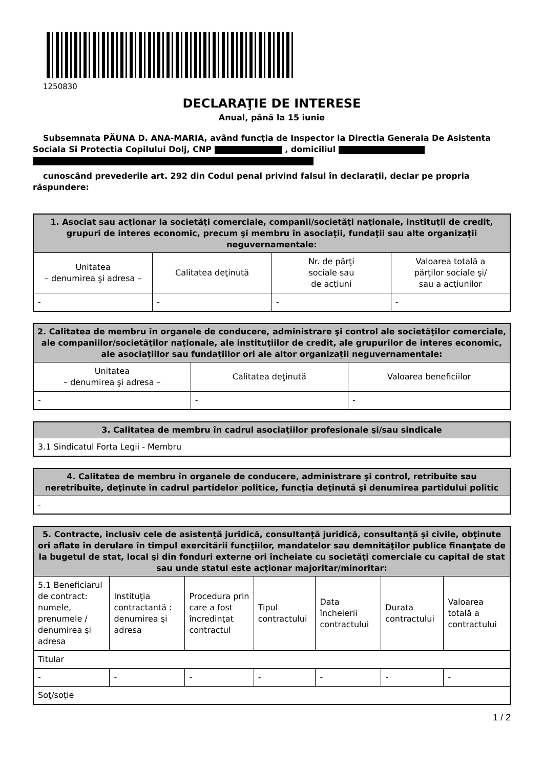1250830
DECLARAŢIE DE INTERESE
Anual, până la 15 iunie
Subsemnata PĂUNA D. ANA-MARIA, având funcţia de Inspector la Directia Generala De Asistenta Sociala Si Protectia Copilului Dolj, CNP , domiciliul
cunoscând prevederile art. 292 din Codul penal privind falsul în declaraţii, declar pe propria răspundere:
| 1. Asociat sau acţionar la societăţi comerciale, companii/societăţi naţionale, instituţii de credit, grupuri de interes economic, precum şi membru în asociaţii, fundaţii sau alte organizaţii neguvernamentale: | | | |
| --- | --- | --- | --- |
| Unitatea – denumirea şi adresa – | Calitatea deţinută | Nr. de părţi sociale sau de acţiuni | Valoarea totală a părţilor sociale şi/ sau a acţiunilor |
| - | - | - | - |
| 2. Calitatea de membru în organele de conducere, administrare şi control ale societăţilor comerciale, ale companiilor/societăţilor naţionale, ale instituţiilor de credit, ale grupurilor de interes economic, ale asociaţiilor sau fundaţiilor ori ale altor organizaţii neguvernamentale: | | |
| --- | --- | --- |
| Unitatea – denumirea şi adresa – | Calitatea deţinută | Valoarea beneficiilor |
| - | - | - |
| 3. Calitatea de membru în cadrul asociaţiilor profesionale şi/sau sindicale |
| --- |
| 3.1 Sindicatul Forta Legii - Membru |
| 4. Calitatea de membru în organele de conducere, administrare şi control, retribuite sau neretribuite, deţinute în cadrul partidelor politice, funcţia deţinută şi denumirea partidului politic |
| --- |
| - |
| 5. Contracte, inclusiv cele de asistenţă juridică, consultanţă juridică, consultanţă şi civile, obţinute ori aflate în derulare în timpul exercitării funcţiilor, mandatelor sau demnităţilor publice finanţate de la bugetul de stat, local şi din fonduri externe ori încheiate cu societăţi comerciale cu capital de stat sau unde statul este acţionar majoritar/minoritar: | | | | | | |
| --- | --- | --- | --- | --- | --- | --- |
| 5.1 Beneficiarul de contract: numele, prenumele / denumirea şi adresa | Instituţia contractantă : denumirea şi adresa | Procedura prin care a fost încredinţat contractul | Tipul contractului | Data încheierii contractului | Durata contractului | Valoarea totală a contractului |
| Titular | | | | | | |
| - | - | - | - | - | - | - |
| Soţ/soţie | | | | | | |
1 / 2